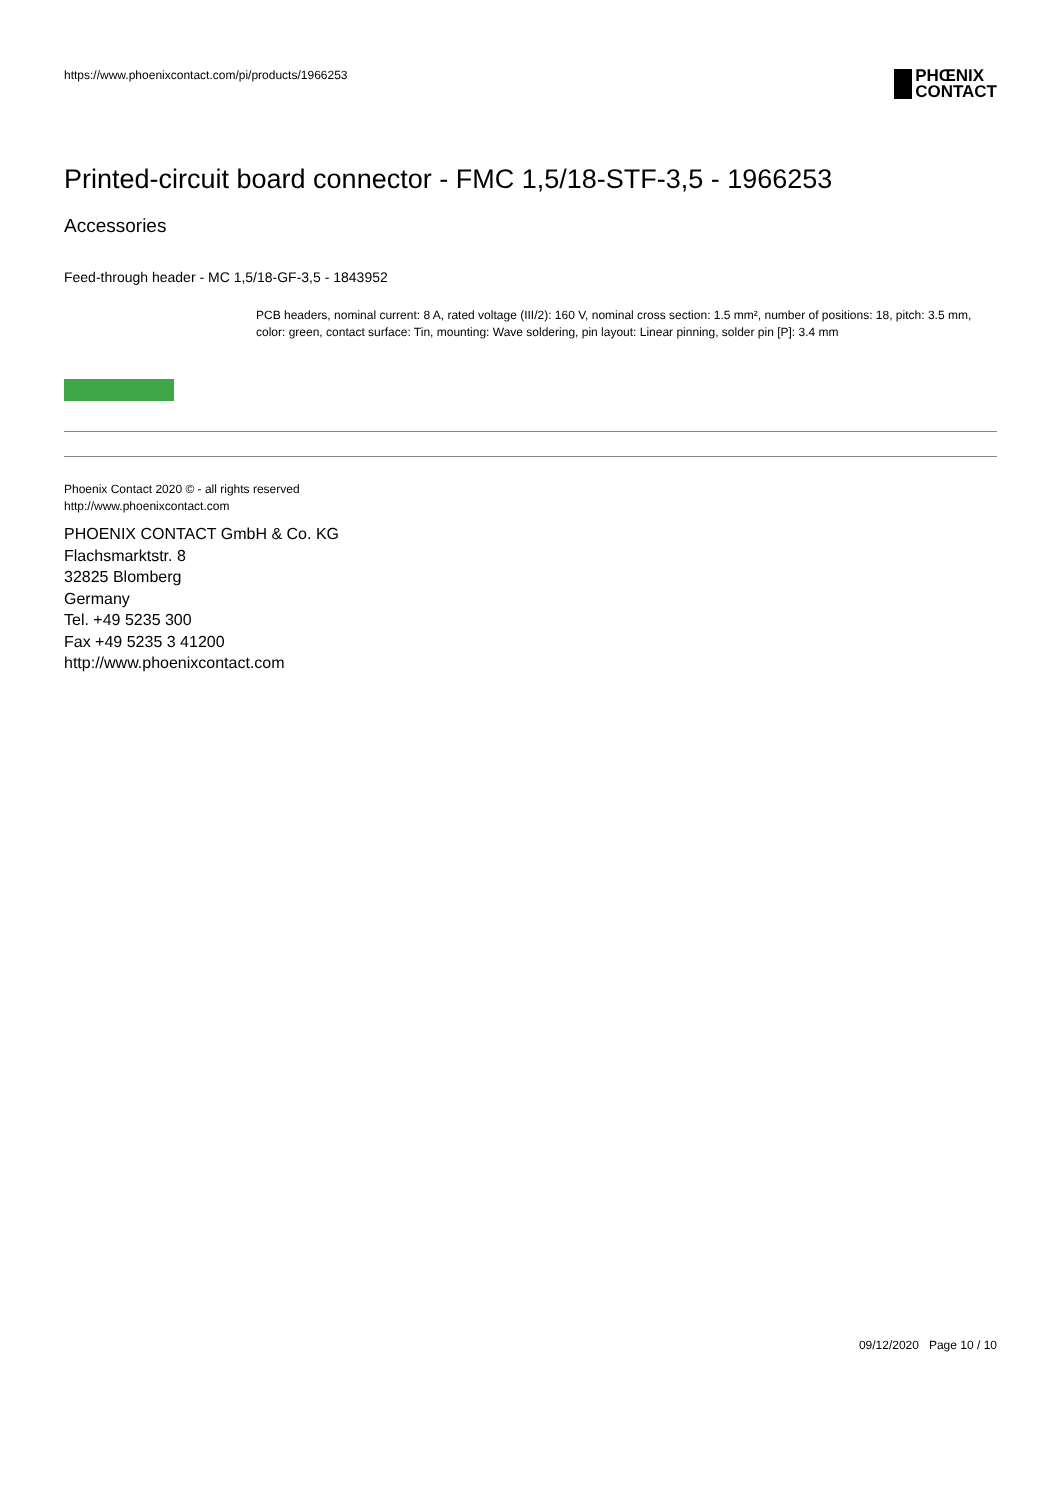https://www.phoenixcontact.com/pi/products/1966253
PHŒNIX
CONTACT
Printed-circuit board connector - FMC 1,5/18-STF-3,5 - 1966253
Accessories
Feed-through header - MC 1,5/18-GF-3,5 - 1843952
PCB headers, nominal current: 8 A, rated voltage (III/2): 160 V, nominal cross section: 1.5 mm², number of positions: 18, pitch: 3.5 mm, color: green, contact surface: Tin, mounting: Wave soldering, pin layout: Linear pinning, solder pin [P]: 3.4 mm
Phoenix Contact 2020 © - all rights reserved
http://www.phoenixcontact.com
PHOENIX CONTACT GmbH & Co. KG
Flachsmarktstr. 8
32825 Blomberg
Germany
Tel. +49 5235 300
Fax +49 5235 3 41200
http://www.phoenixcontact.com
09/12/2020 Page 10 / 10